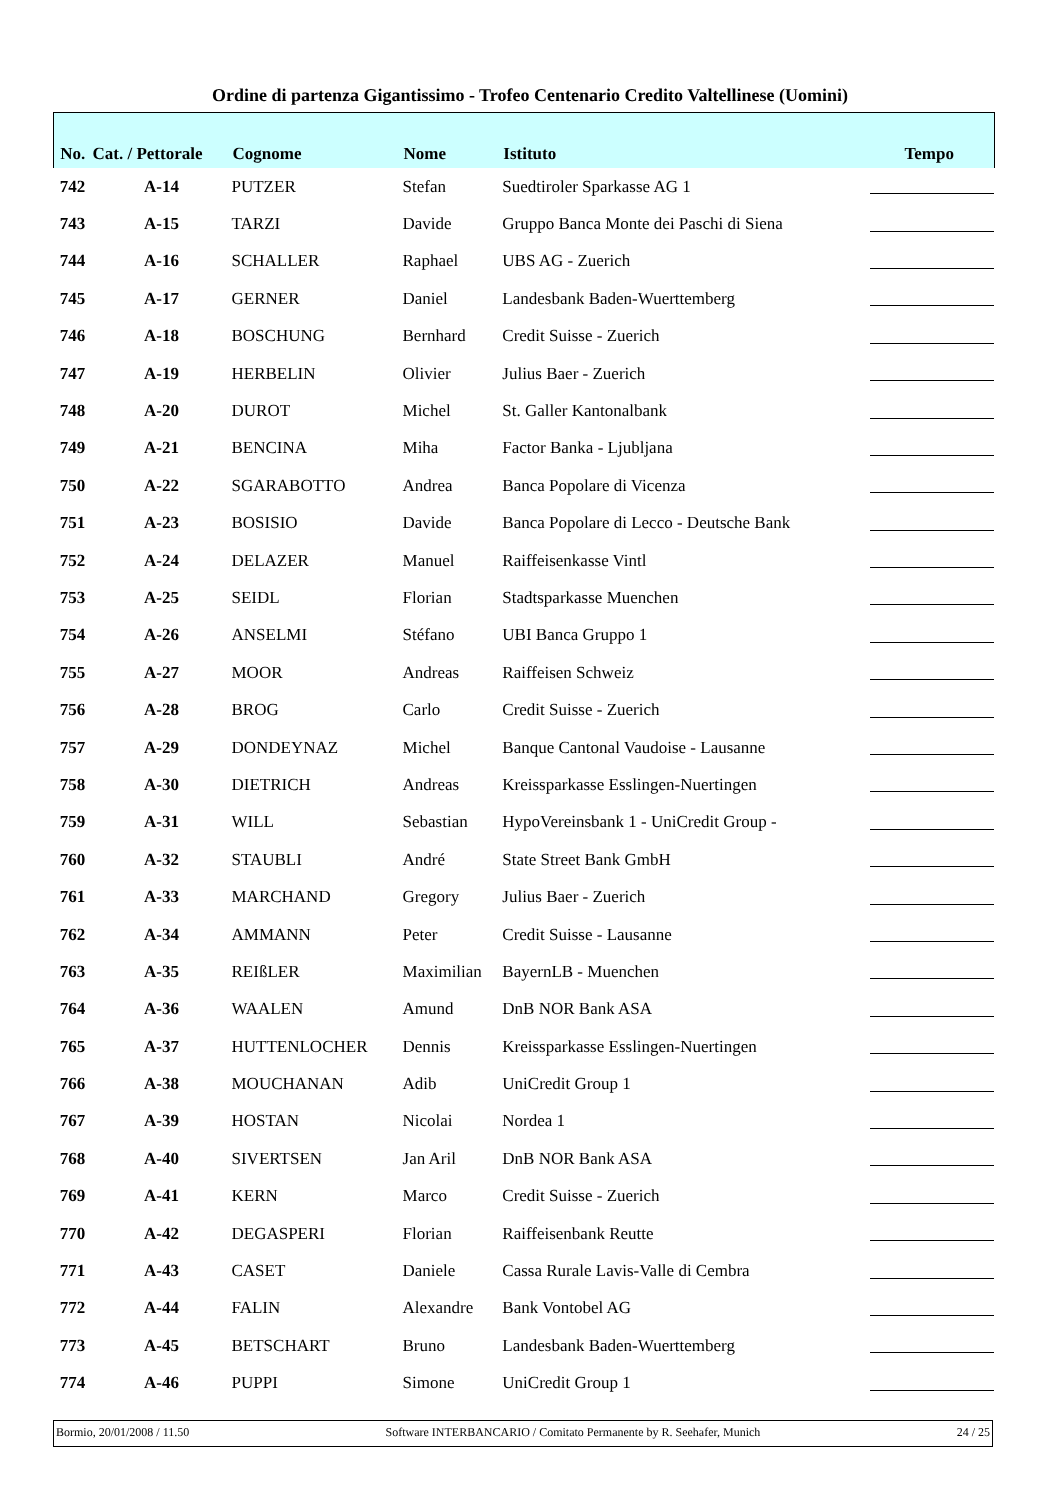Ordine di partenza Gigantissimo - Trofeo Centenario Credito Valtellinese (Uomini)
| No. | Cat. / Pettorale | Cognome | Nome | Istituto | Tempo |
| --- | --- | --- | --- | --- | --- |
| 742 | A-14 | PUTZER | Stefan | Suedtiroler Sparkasse AG 1 | |
| 743 | A-15 | TARZI | Davide | Gruppo Banca Monte dei Paschi di Siena | |
| 744 | A-16 | SCHALLER | Raphael | UBS AG - Zuerich | |
| 745 | A-17 | GERNER | Daniel | Landesbank Baden-Wuerttemberg | |
| 746 | A-18 | BOSCHUNG | Bernhard | Credit Suisse - Zuerich | |
| 747 | A-19 | HERBELIN | Olivier | Julius Baer - Zuerich | |
| 748 | A-20 | DUROT | Michel | St. Galler Kantonalbank | |
| 749 | A-21 | BENCINA | Miha | Factor Banka - Ljubljana | |
| 750 | A-22 | SGARABOTTO | Andrea | Banca Popolare di Vicenza | |
| 751 | A-23 | BOSISIO | Davide | Banca Popolare di Lecco - Deutsche Bank | |
| 752 | A-24 | DELAZER | Manuel | Raiffeisenkasse Vintl | |
| 753 | A-25 | SEIDL | Florian | Stadtsparkasse Muenchen | |
| 754 | A-26 | ANSELMI | Stéfano | UBI Banca Gruppo 1 | |
| 755 | A-27 | MOOR | Andreas | Raiffeisen Schweiz | |
| 756 | A-28 | BROG | Carlo | Credit Suisse - Zuerich | |
| 757 | A-29 | DONDEYNAZ | Michel | Banque Cantonal Vaudoise - Lausanne | |
| 758 | A-30 | DIETRICH | Andreas | Kreissparkasse Esslingen-Nuertingen | |
| 759 | A-31 | WILL | Sebastian | HypoVereinsbank 1 - UniCredit Group - | |
| 760 | A-32 | STAUBLI | André | State Street Bank GmbH | |
| 761 | A-33 | MARCHAND | Gregory | Julius Baer - Zuerich | |
| 762 | A-34 | AMMANN | Peter | Credit Suisse - Lausanne | |
| 763 | A-35 | REIßLER | Maximilian | BayernLB - Muenchen | |
| 764 | A-36 | WAALEN | Amund | DnB NOR Bank ASA | |
| 765 | A-37 | HUTTENLOCHER | Dennis | Kreissparkasse Esslingen-Nuertingen | |
| 766 | A-38 | MOUCHANAN | Adib | UniCredit Group 1 | |
| 767 | A-39 | HOSTAN | Nicolai | Nordea 1 | |
| 768 | A-40 | SIVERTSEN | Jan Aril | DnB NOR Bank ASA | |
| 769 | A-41 | KERN | Marco | Credit Suisse - Zuerich | |
| 770 | A-42 | DEGASPERI | Florian | Raiffeisenbank Reutte | |
| 771 | A-43 | CASET | Daniele | Cassa Rurale Lavis-Valle di Cembra | |
| 772 | A-44 | FALIN | Alexandre | Bank Vontobel AG | |
| 773 | A-45 | BETSCHART | Bruno | Landesbank Baden-Wuerttemberg | |
| 774 | A-46 | PUPPI | Simone | UniCredit Group 1 | |
Bormio, 20/01/2008 / 11.50 Software INTERBANCARIO / Comitato Permanente by R. Seehafer, Munich 24 / 25